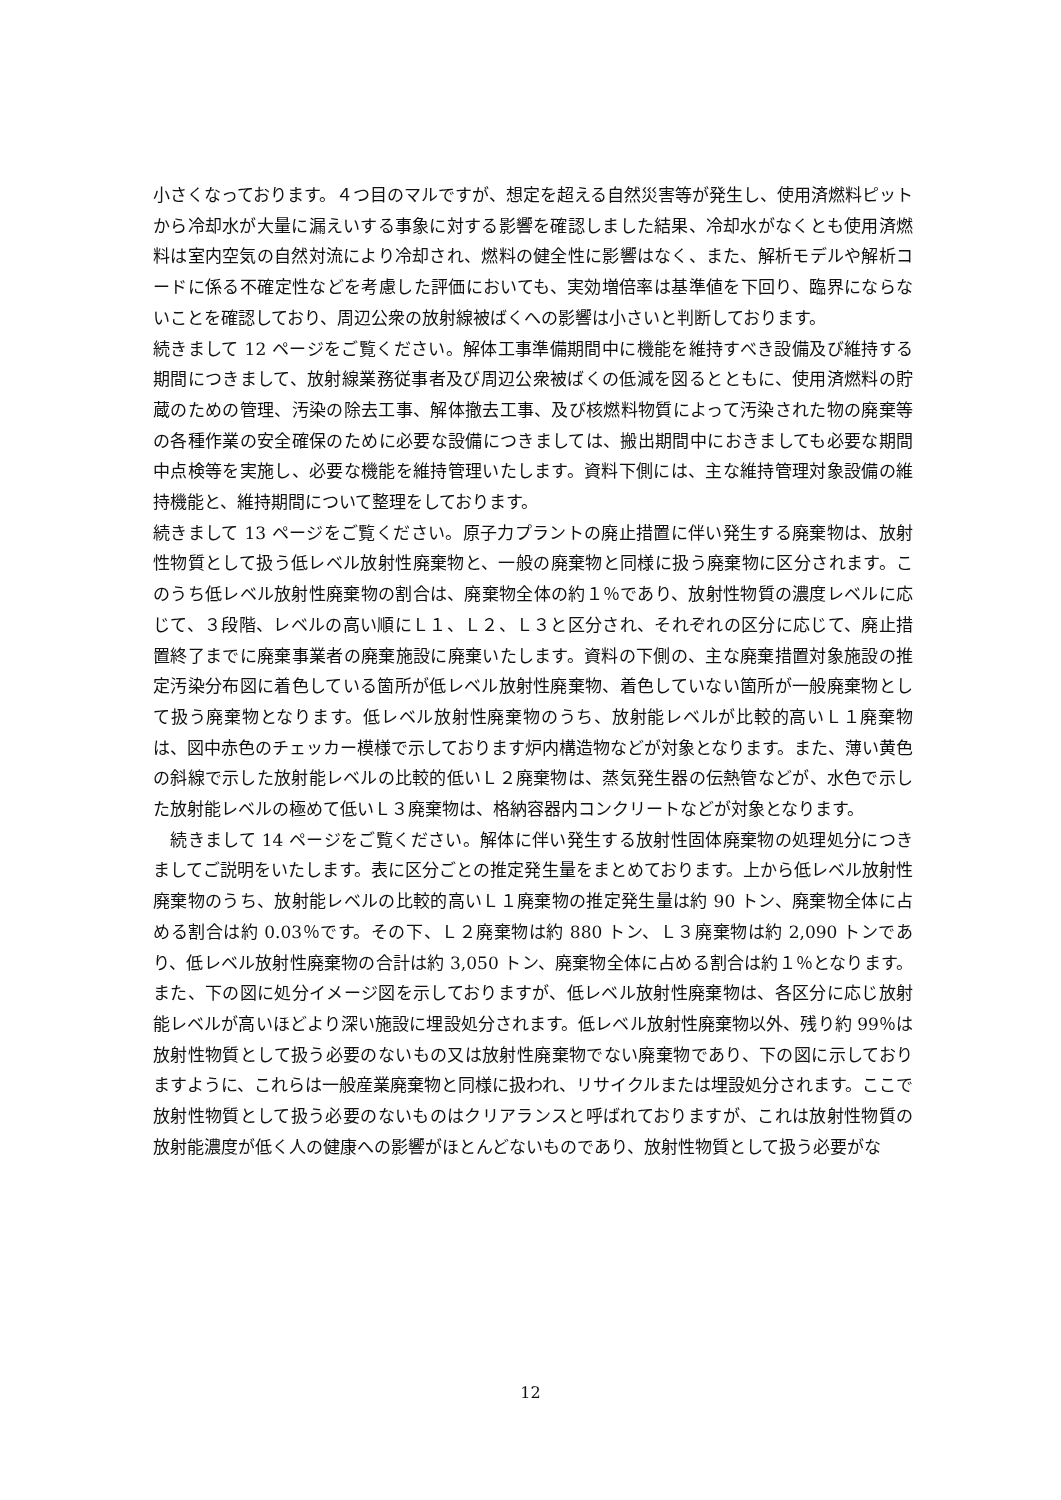小さくなっております。４つ目のマルですが、想定を超える自然災害等が発生し、使用済燃料ピットから冷却水が大量に漏えいする事象に対する影響を確認しました結果、冷却水がなくとも使用済燃料は室内空気の自然対流により冷却され、燃料の健全性に影響はなく、また、解析モデルや解析コードに係る不確定性などを考慮した評価においても、実効増倍率は基準値を下回り、臨界にならないことを確認しており、周辺公衆の放射線被ばくへの影響は小さいと判断しております。
続きまして 12 ページをご覧ください。解体工事準備期間中に機能を維持すべき設備及び維持する期間につきまして、放射線業務従事者及び周辺公衆被ばくの低減を図るとともに、使用済燃料の貯蔵のための管理、汚染の除去工事、解体撤去工事、及び核燃料物質によって汚染された物の廃棄等の各種作業の安全確保のために必要な設備につきましては、搬出期間中におきましても必要な期間中点検等を実施し、必要な機能を維持管理いたします。資料下側には、主な維持管理対象設備の維持機能と、維持期間について整理をしております。
続きまして 13 ページをご覧ください。原子力プラントの廃止措置に伴い発生する廃棄物は、放射性物質として扱う低レベル放射性廃棄物と、一般の廃棄物と同様に扱う廃棄物に区分されます。このうち低レベル放射性廃棄物の割合は、廃棄物全体の約１％であり、放射性物質の濃度レベルに応じて、３段階、レベルの高い順にＬ１、Ｌ２、Ｌ３と区分され、それぞれの区分に応じて、廃止措置終了までに廃棄事業者の廃棄施設に廃棄いたします。資料の下側の、主な廃棄措置対象施設の推定汚染分布図に着色している箇所が低レベル放射性廃棄物、着色していない箇所が一般廃棄物として扱う廃棄物となります。低レベル放射性廃棄物のうち、放射能レベルが比較的高いＬ１廃棄物は、図中赤色のチェッカー模様で示しております炉内構造物などが対象となります。また、薄い黄色の斜線で示した放射能レベルの比較的低いＬ２廃棄物は、蒸気発生器の伝熱管などが、水色で示した放射能レベルの極めて低いＬ３廃棄物は、格納容器内コンクリートなどが対象となります。
　続きまして 14 ページをご覧ください。解体に伴い発生する放射性固体廃棄物の処理処分につきましてご説明をいたします。表に区分ごとの推定発生量をまとめております。上から低レベル放射性廃棄物のうち、放射能レベルの比較的高いＬ１廃棄物の推定発生量は約 90 トン、廃棄物全体に占める割合は約 0.03％です。その下、Ｌ２廃棄物は約 880 トン、Ｌ３廃棄物は約 2,090 トンであり、低レベル放射性廃棄物の合計は約 3,050 トン、廃棄物全体に占める割合は約１％となります。また、下の図に処分イメージ図を示しておりますが、低レベル放射性廃棄物は、各区分に応じ放射能レベルが高いほどより深い施設に埋設処分されます。低レベル放射性廃棄物以外、残り約 99％は放射性物質として扱う必要のないもの又は放射性廃棄物でない廃棄物であり、下の図に示しておりますように、これらは一般産業廃棄物と同様に扱われ、リサイクルまたは埋設処分されます。ここで放射性物質として扱う必要のないものはクリアランスと呼ばれておりますが、これは放射性物質の放射能濃度が低く人の健康への影響がほとんどないものであり、放射性物質として扱う必要がな
12